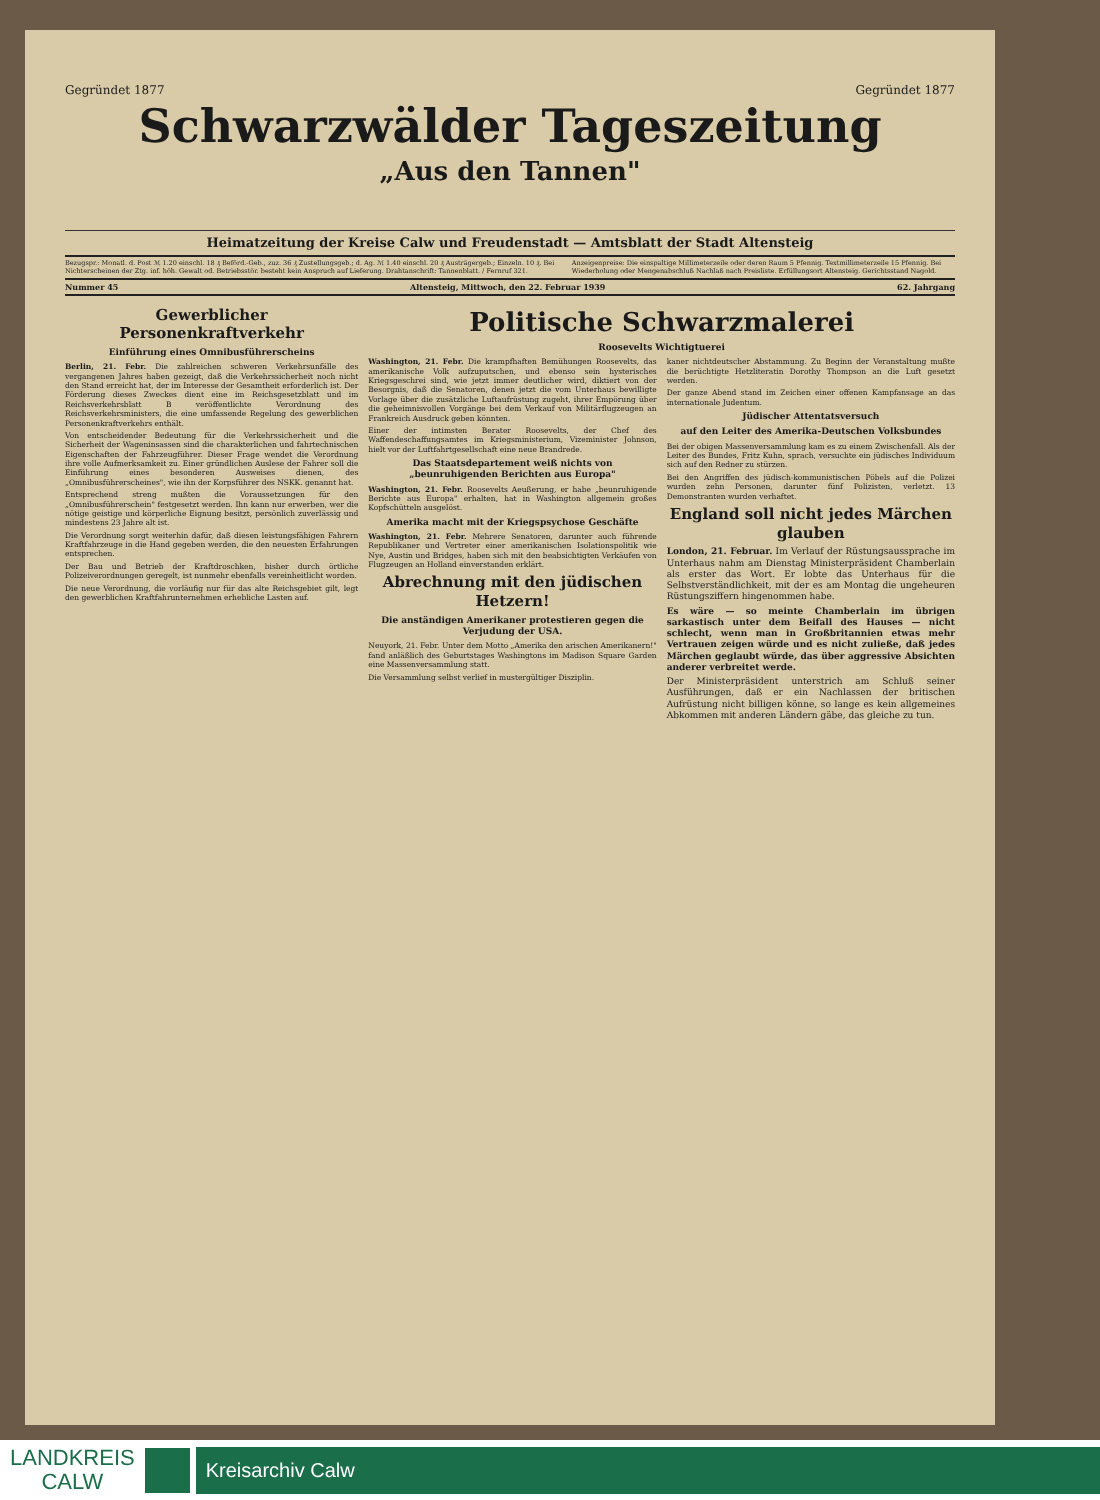Gegründet 1877 Gegründet 1877
Schwarzwälder Tageszeitung
„Aus den Tannen"
Heimatzeitung der Kreise Calw und Freudenstadt — Amtsblatt der Stadt Altensteig
Bezugspr.: Monatl. d. Post ℳ 1.20 einschl. 18 ₰ Beförd.-Geb., zuz. 36 ₰ Zustellungsgeb.; d. Ag. ℳ 1.40 einschl. 20 ₰ Austrägergeb.; Einzeln. 10 ₰. Bei Nichterscheinen der Ztg. inf. höh. Gewalt od. Betriebsstör. besteht kein Anspruch auf Lieferung. Drahtanschrift: Tannenblatt. / Fernruf 321.
Anzeigenpreise: Die einspaltige Millimeterzeile oder deren Raum 5 Pfennig. Textmillimeterzeile 15 Pfennig. Bei Wiederholung oder Mengenabschluß Nachlaß nach Preisliste. Erfüllungsort Altensteig. Gerichtsstand Nagold.
Nummer 45 Altensteig, Mittwoch, den 22. Februar 1939 62. Jahrgang
Gewerblicher Personenkraftverkehr
Einführung eines Omnibusführerscheins
Berlin, 21. Febr. Die zahlreichen schweren Verkehrsunfälle des vergangenen Jahres haben gezeigt, daß die Verkehrssicherheit noch nicht den Stand erreicht hat, der im Interesse der Gesamtheit erforderlich ist. Der Förderung dieses Zweckes dient eine im Reichsgesetzblatt und im Reichsverkehrsblatt B veröffentlichte Verordnung des Reichsverkehrsministers, die eine umfassende Regelung des gewerblichen Personenkraftverkehrs enthält.
Von entscheidender Bedeutung für die Verkehrssicherheit und die Sicherheit der Wageninsassen sind die charakterlichen und fahrtechnischen Eigenschaften der Fahrzeugführer. Dieser Frage wendet die Verordnung ihre volle Aufmerksamkeit zu. Einer gründlichen Auslese der Fahrer soll die Einführung eines besonderen Ausweises dienen, des „Omnibusführerscheines", wie ihn der Korpsführer des NSKK. genannt hat.
Entsprechend streng mußten die Voraussetzungen für den „Omnibusführerschein" festgesetzt werden. Ihn kann nur erwerben, wer die nötige geistige und körperliche Eignung besitzt, persönlich zuverlässig und mindestens 23 Jahre alt ist.
Die Verordnung sorgt weiterhin dafür, daß diesen leistungsfähigen Fahrern Kraftfahrzeuge in die Hand gegeben werden, die den neuesten Erfahrungen entsprechen.
Der Bau und Betrieb der Kraftdroschken, bisher durch örtliche Polizeiverordnungen geregelt, ist nunmehr ebenfalls vereinheitlicht worden.
Die neue Verordnung, die vorläufig nur für das alte Reichsgebiet gilt, legt den gewerblichen Kraftfahrunternehmen erhebliche Lasten auf.
Politische Schwarzmalerei
Roosevelts Wichtigtuerei
Washington, 21. Febr. Die krampfhaften Bemühungen Roosevelts, das amerikanische Volk aufzuputschen, und ebenso sein hysterisches Kriegsgeschrei sind, wie jetzt immer deutlicher wird, diktiert von der Besorgnis, daß die Senatoren, denen jetzt die vom Unterhaus bewilligte Vorlage über die zusätzliche Luftaufrüstung zugeht, ihrer Empörung über die geheimnisvollen Vorgänge bei dem Verkauf von Militärflugzeugen an Frankreich Ausdruck geben könnten.
Einer der intimsten Berater Roosevelts, der Chef des Waffendeschaffungsamtes im Kriegsministerium, Vizeminister Johnson, hielt vor der Luftfahrtgesellschaft eine neue Brandrede.
Das Staatsdepartement weiß nichts von „beunruhigenden Berichten aus Europa"
Washington, 21. Febr. Roosevelts Aeußerung, er habe „beunruhigende Berichte aus Europa" erhalten, hat in Washington allgemein großes Kopfschütteln ausgelöst.
Amerika macht mit der Kriegspsychose Geschäfte
Washington, 21. Febr. Mehrere Senatoren, darunter auch führende Republikaner und Vertreter einer amerikanischen Isolationspolitik wie Nye, Austin und Bridges, haben sich mit den beabsichtigten Verkäufen von Flugzeugen an Holland einverstanden erklärt.
Abrechnung mit den jüdischen Hetzern!
Die anständigen Amerikaner protestieren gegen die Verjudung der USA.
Neuyork, 21. Febr. Unter dem Motto „Amerika den arischen Amerikanern!" fand anläßlich des Geburtstages Washingtons im Madison Square Garden eine Massenversammlung statt.
Die Versammlung selbst verlief in mustergültiger Disziplin.
kaner nichtdeutscher Abstammung. Zu Beginn der Veranstaltung mußte die berüchtigte Hetzliteratin Dorothy Thompson an die Luft gesetzt werden.
Der ganze Abend stand im Zeichen einer offenen Kampfansage an das internationale Judentum.
Jüdischer Attentatsversuch
auf den Leiter des Amerika-Deutschen Volksbundes
Bei der obigen Massenversammlung kam es zu einem Zwischenfall. Als der Leiter des Bundes, Fritz Kuhn, sprach, versuchte ein jüdisches Individuum sich auf den Redner zu stürzen.
Bei den Angriffen des jüdisch-kommunistischen Pöbels auf die Polizei wurden zehn Personen, darunter fünf Polizisten, verletzt. 13 Demonstranten wurden verhaftet.
England soll nicht jedes Märchen glauben
London, 21. Februar. Im Verlauf der Rüstungsaussprache im Unterhaus nahm am Dienstag Ministerpräsident Chamberlain als erster das Wort. Er lobte das Unterhaus für die Selbstverständlichkeit, mit der es am Montag die ungeheuren Rüstungsziffern hingenommen habe.
Es wäre — so meinte Chamberlain im übrigen sarkastisch unter dem Beifall des Hauses — nicht schlecht, wenn man in Großbritannien etwas mehr Vertrauen zeigen würde und es nicht zuließe, daß jedes Märchen geglaubt würde, das über aggressive Absichten anderer verbreitet werde.
Der Ministerpräsident unterstrich am Schluß seiner Ausführungen, daß er ein Nachlassen der britischen Aufrüstung nicht billigen könne, so lange es kein allgemeines Abkommen mit anderen Ländern gäbe, das gleiche zu tun.
LANDKREIS
CALW
Kreisarchiv Calw